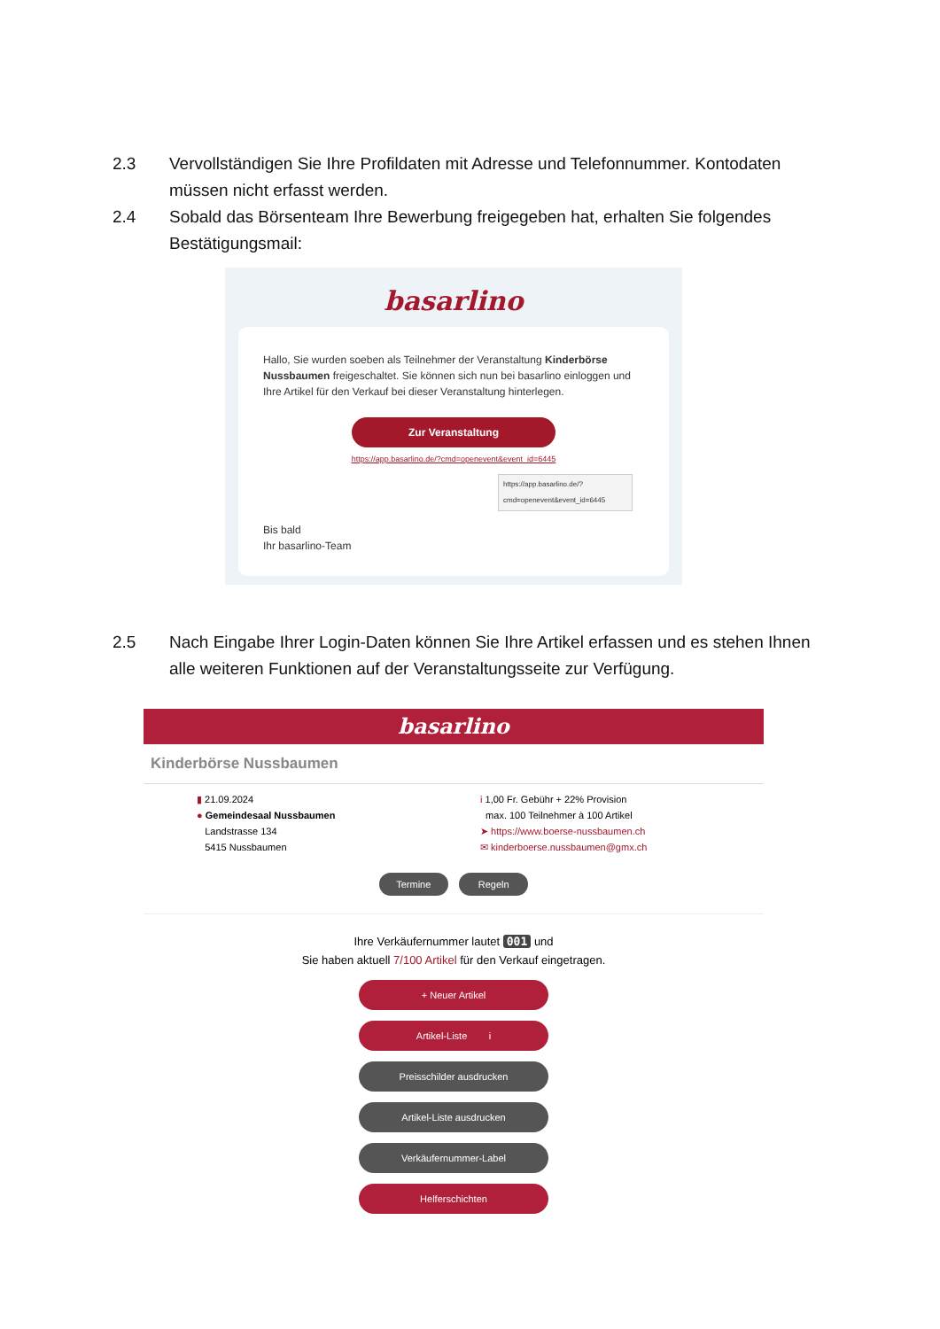2.3 Vervollständigen Sie Ihre Profildaten mit Adresse und Telefonnummer. Kontodaten müssen nicht erfasst werden.
2.4 Sobald das Börsenteam Ihre Bewerbung freigegeben hat, erhalten Sie folgendes Bestätigungsmail:
basarlino
Hallo, Sie wurden soeben als Teilnehmer der Veranstaltung Kinderbörse Nussbaumen freigeschaltet. Sie können sich nun bei basarlino einloggen und Ihre Artikel für den Verkauf bei dieser Veranstaltung hinterlegen.
Zur Veranstaltung
https://app.basarlino.de/?cmd=openevent&event_id=6445
https://app.basarlino.de/? cmd=openevent&event_id=6445
Bis bald
Ihr basarlino-Team
2.5 Nach Eingabe Ihrer Login-Daten können Sie Ihre Artikel erfassen und es stehen Ihnen alle weiteren Funktionen auf der Veranstaltungsseite zur Verfügung.
basarlino
Kinderbörse Nussbaumen
▮ 21.09.2024
● Gemeindesaal Nussbaumen
Landstrasse 134
5415 Nussbaumen
i 1,00 Fr. Gebühr + 22% Provision
max. 100 Teilnehmer à 100 Artikel
➤ https://www.boerse-nussbaumen.ch
✉ kinderboerse.nussbaumen@gmx.ch
Termine Regeln
Ihre Verkäufernummer lautet 001 und
Sie haben aktuell 7/100 Artikel für den Verkauf eingetragen.
+ Neuer Artikel
Artikel-Liste i
Preisschilder ausdrucken
Artikel-Liste ausdrucken
Verkäufernummer-Label
Helferschichten